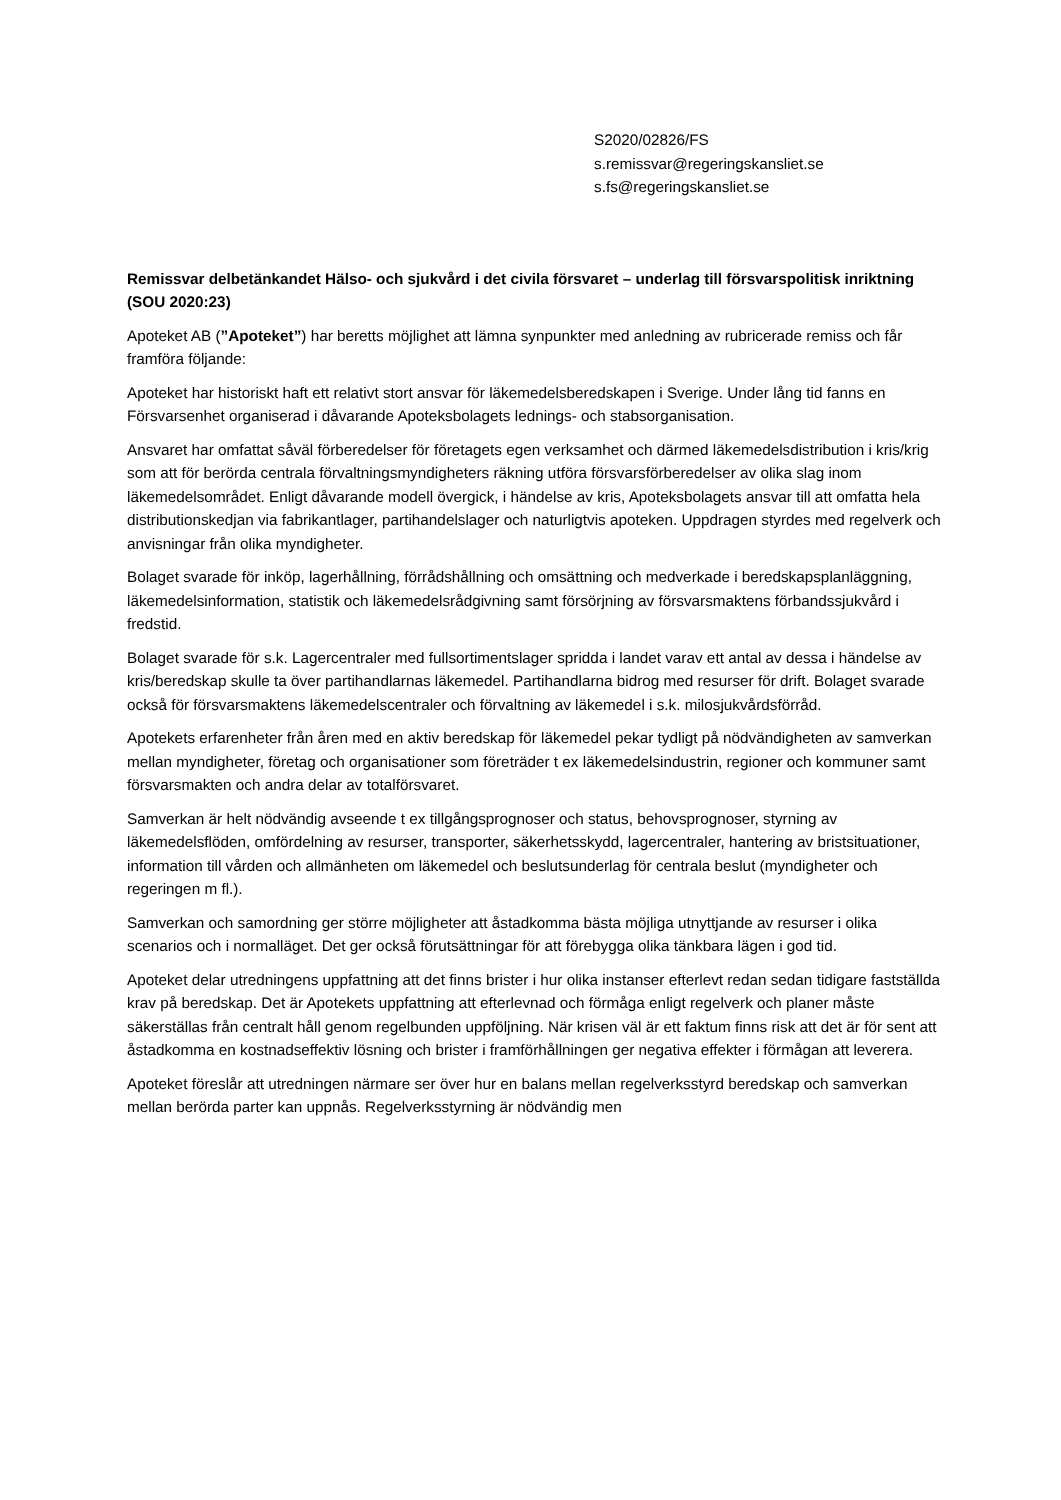S2020/02826/FS
s.remissvar@regeringskansliet.se
s.fs@regeringskansliet.se
Remissvar delbetänkandet Hälso- och sjukvård i det civila försvaret – underlag till försvarspolitisk inriktning (SOU 2020:23)
Apoteket AB (”Apoteket”) har beretts möjlighet att lämna synpunkter med anledning av rubricerade remiss och får framföra följande:
Apoteket har historiskt haft ett relativt stort ansvar för läkemedelsberedskapen i Sverige. Under lång tid fanns en Försvarsenhet organiserad i dåvarande Apoteksbolagets lednings- och stabsorganisation.
Ansvaret har omfattat såväl förberedelser för företagets egen verksamhet och därmed läkemedelsdistribution i kris/krig som att för berörda centrala förvaltningsmyndigheters räkning utföra försvarsförberedelser av olika slag inom läkemedelsområdet. Enligt dåvarande modell övergick, i händelse av kris, Apoteksbolagets ansvar till att omfatta hela distributionskedjan via fabrikantlager, partihandelslager och naturligtvis apoteken. Uppdragen styrdes med regelverk och anvisningar från olika myndigheter.
Bolaget svarade för inköp, lagerhållning, förrådshållning och omsättning och medverkade i beredskapsplanläggning, läkemedelsinformation, statistik och läkemedelsrådgivning samt försörjning av försvarsmaktens förbandssjukvård i fredstid.
Bolaget svarade för s.k. Lagercentraler med fullsortimentslager spridda i landet varav ett antal av dessa i händelse av kris/beredskap skulle ta över partihandlarnas läkemedel. Partihandlarna bidrog med resurser för drift. Bolaget svarade också för försvarsmaktens läkemedelscentraler och förvaltning av läkemedel i s.k. milosjukvårdsförråd.
Apotekets erfarenheter från åren med en aktiv beredskap för läkemedel pekar tydligt på nödvändigheten av samverkan mellan myndigheter, företag och organisationer som företräder t ex läkemedelsindustrin, regioner och kommuner samt försvarsmakten och andra delar av totalförsvaret.
Samverkan är helt nödvändig avseende t ex tillgångsprognoser och status, behovsprognoser, styrning av läkemedelsflöden, omfördelning av resurser, transporter, säkerhetsskydd, lagercentraler, hantering av bristsituationer, information till vården och allmänheten om läkemedel och beslutsunderlag för centrala beslut (myndigheter och regeringen m fl.).
Samverkan och samordning ger större möjligheter att åstadkomma bästa möjliga utnyttjande av resurser i olika scenarios och i normalläget. Det ger också förutsättningar för att förebygga olika tänkbara lägen i god tid.
Apoteket delar utredningens uppfattning att det finns brister i hur olika instanser efterlevt redan sedan tidigare fastställda krav på beredskap. Det är Apotekets uppfattning att efterlevnad och förmåga enligt regelverk och planer måste säkerställas från centralt håll genom regelbunden uppföljning. När krisen väl är ett faktum finns risk att det är för sent att åstadkomma en kostnadseffektiv lösning och brister i framförhållningen ger negativa effekter i förmågan att leverera.
Apoteket föreslår att utredningen närmare ser över hur en balans mellan regelverksstyrd beredskap och samverkan mellan berörda parter kan uppnås. Regelverksstyrning är nödvändig men